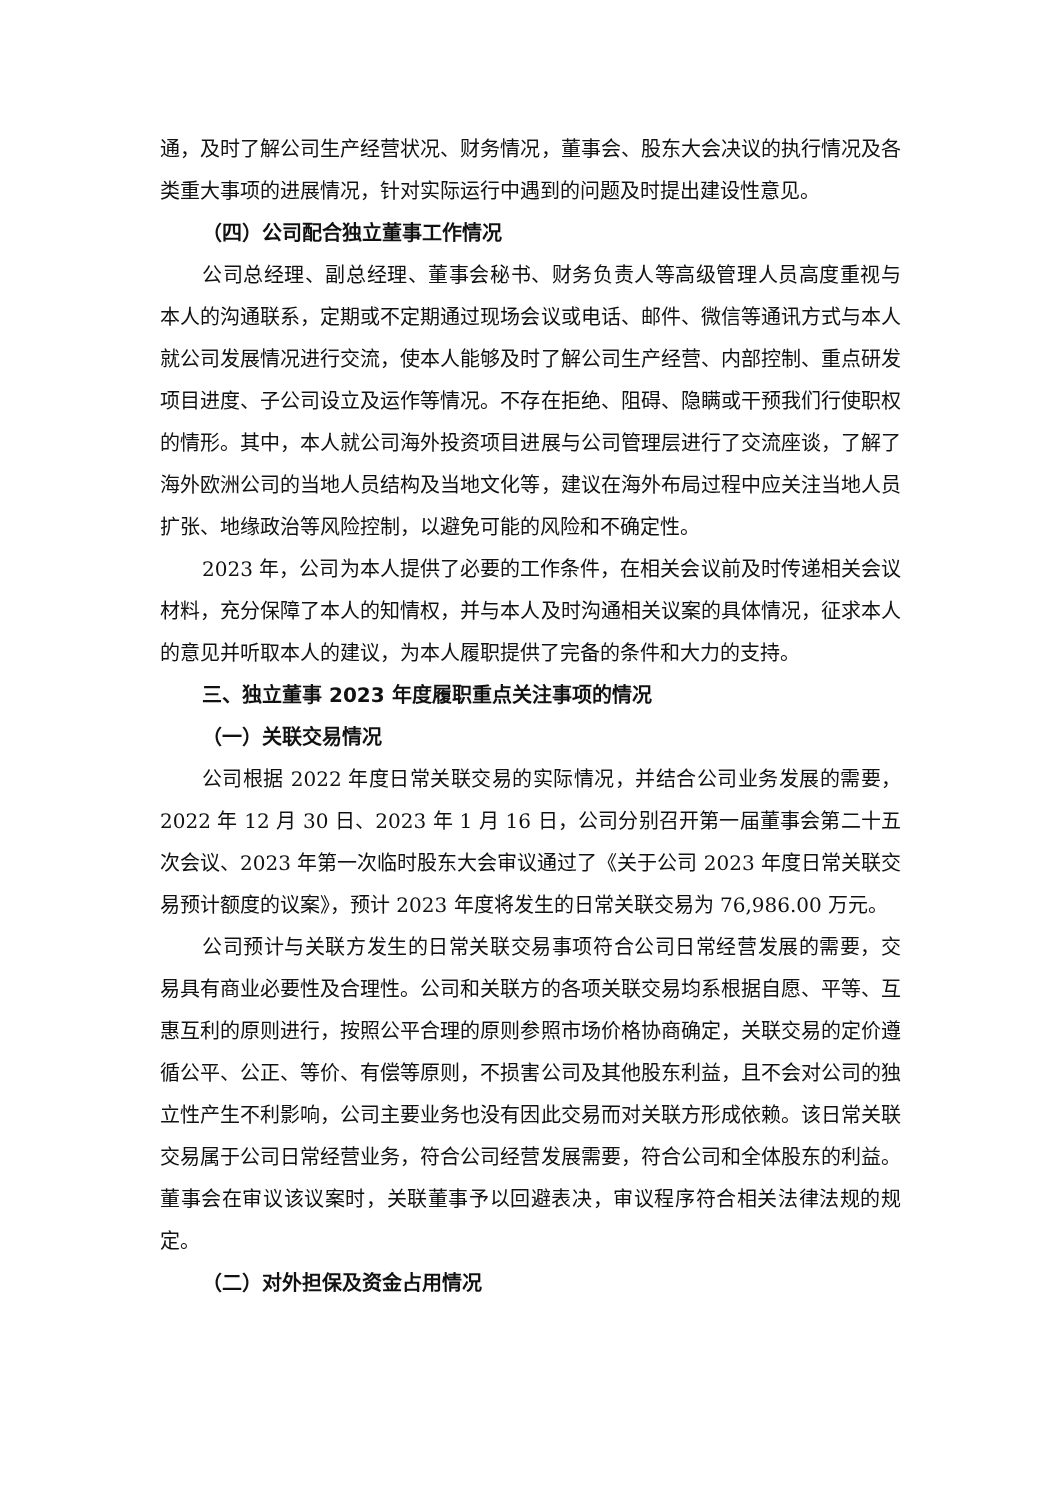通，及时了解公司生产经营状况、财务情况，董事会、股东大会决议的执行情况及各类重大事项的进展情况，针对实际运行中遇到的问题及时提出建设性意见。
（四）公司配合独立董事工作情况
公司总经理、副总经理、董事会秘书、财务负责人等高级管理人员高度重视与本人的沟通联系，定期或不定期通过现场会议或电话、邮件、微信等通讯方式与本人就公司发展情况进行交流，使本人能够及时了解公司生产经营、内部控制、重点研发项目进度、子公司设立及运作等情况。不存在拒绝、阻碍、隐瞒或干预我们行使职权的情形。其中，本人就公司海外投资项目进展与公司管理层进行了交流座谈，了解了海外欧洲公司的当地人员结构及当地文化等，建议在海外布局过程中应关注当地人员扩张、地缘政治等风险控制，以避免可能的风险和不确定性。
2023 年，公司为本人提供了必要的工作条件，在相关会议前及时传递相关会议材料，充分保障了本人的知情权，并与本人及时沟通相关议案的具体情况，征求本人的意见并听取本人的建议，为本人履职提供了完备的条件和大力的支持。
三、独立董事 2023 年度履职重点关注事项的情况
（一）关联交易情况
公司根据 2022 年度日常关联交易的实际情况，并结合公司业务发展的需要，2022 年 12 月 30 日、2023 年 1 月 16 日，公司分别召开第一届董事会第二十五次会议、2023 年第一次临时股东大会审议通过了《关于公司 2023 年度日常关联交易预计额度的议案》，预计 2023 年度将发生的日常关联交易为 76,986.00 万元。
公司预计与关联方发生的日常关联交易事项符合公司日常经营发展的需要，交易具有商业必要性及合理性。公司和关联方的各项关联交易均系根据自愿、平等、互惠互利的原则进行，按照公平合理的原则参照市场价格协商确定，关联交易的定价遵循公平、公正、等价、有偿等原则，不损害公司及其他股东利益，且不会对公司的独立性产生不利影响，公司主要业务也没有因此交易而对关联方形成依赖。该日常关联交易属于公司日常经营业务，符合公司经营发展需要，符合公司和全体股东的利益。董事会在审议该议案时，关联董事予以回避表决，审议程序符合相关法律法规的规定。
（二）对外担保及资金占用情况